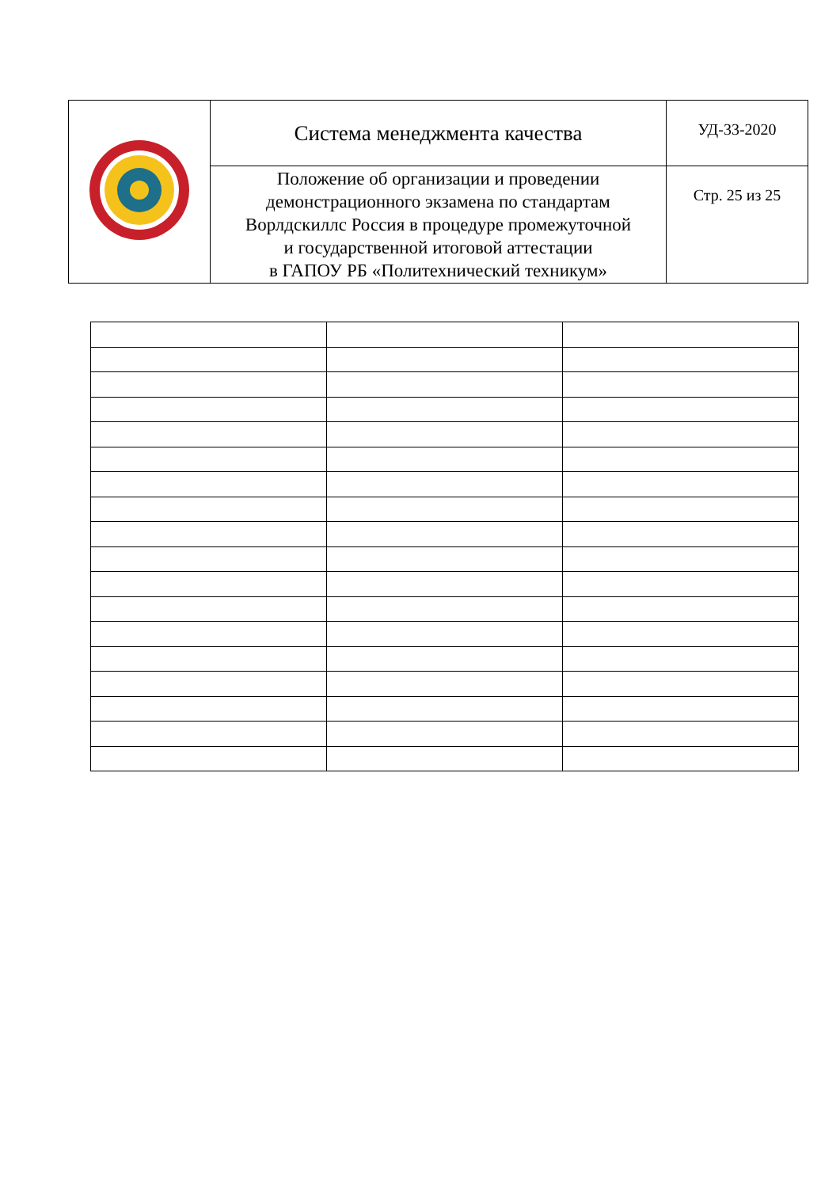| | Система менеджмента качества | УД-33-2020 |
| | Положение об организации и проведении демонстрационного экзамена по стандартам Ворлдскиллс Россия в процедуре промежуточной и государственной итоговой аттестации в ГАПОУ РБ «Политехнический техникум» | Стр. 25 из 25 |